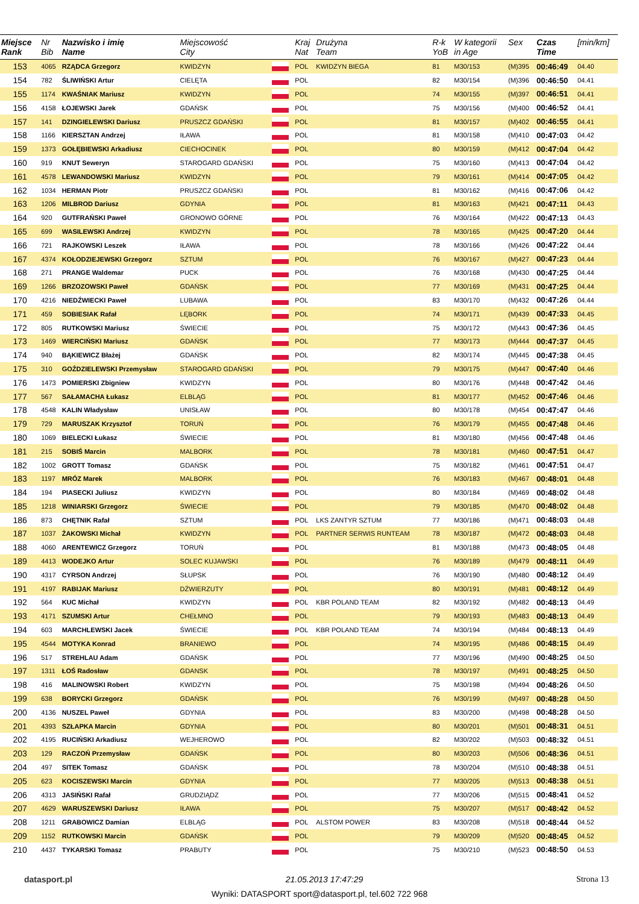| Miejsce Rank | Nr Bib | Nazwisko i imię Name | Miejscowość City | | Kraj Nat | Drużyna Team | R-k YoB | W kategorii in Age | Sex | Czas Time | [min/km] |
| --- | --- | --- | --- | --- | --- | --- | --- | --- | --- | --- | --- |
| 153 | 4065 | RZĄDCA Grzegorz | KWIDZYN | | POL | KWIDZYN BIEGA | 81 | M30/153 | (M)395 | 00:46:49 | 04.40 |
| 154 | 782 | ŚLIWIŃSKI Artur | CIELĘTA | | POL | | 82 | M30/154 | (M)396 | 00:46:50 | 04.41 |
| 155 | 1174 | KWAŚNIAK Mariusz | KWIDZYN | | POL | | 74 | M30/155 | (M)397 | 00:46:51 | 04.41 |
| 156 | 4158 | ŁOJEWSKI Jarek | GDAŃSK | | POL | | 75 | M30/156 | (M)400 | 00:46:52 | 04.41 |
| 157 | 141 | DZINGIELEWSKI Dariusz | PRUSZCZ GDAŃSKI | | POL | | 81 | M30/157 | (M)402 | 00:46:55 | 04.41 |
| 158 | 1166 | KIERSZTAN Andrzej | IŁAWA | | POL | | 81 | M30/158 | (M)410 | 00:47:03 | 04.42 |
| 159 | 1373 | GOŁĘBIEWSKI Arkadiusz | CIECHOCINEK | | POL | | 80 | M30/159 | (M)412 | 00:47:04 | 04.42 |
| 160 | 919 | KNUT Seweryn | STAROGARD GDAŃSKI | | POL | | 75 | M30/160 | (M)413 | 00:47:04 | 04.42 |
| 161 | 4578 | LEWANDOWSKI Mariusz | KWIDZYN | | POL | | 79 | M30/161 | (M)414 | 00:47:05 | 04.42 |
| 162 | 1034 | HERMAN Piotr | PRUSZCZ GDAŃSKI | | POL | | 81 | M30/162 | (M)416 | 00:47:06 | 04.42 |
| 163 | 1206 | MILBROD Dariusz | GDYNIA | | POL | | 81 | M30/163 | (M)421 | 00:47:11 | 04.43 |
| 164 | 920 | GUTFRAŃSKI Paweł | GRONOWO GÓRNE | | POL | | 76 | M30/164 | (M)422 | 00:47:13 | 04.43 |
| 165 | 699 | WASILEWSKI Andrzej | KWIDZYN | | POL | | 78 | M30/165 | (M)425 | 00:47:20 | 04.44 |
| 166 | 721 | RAJKOWSKI Leszek | IŁAWA | | POL | | 78 | M30/166 | (M)426 | 00:47:22 | 04.44 |
| 167 | 4374 | KOŁODZIEJEWSKI Grzegorz | SZTUM | | POL | | 76 | M30/167 | (M)427 | 00:47:23 | 04.44 |
| 168 | 271 | PRANGE Waldemar | PUCK | | POL | | 76 | M30/168 | (M)430 | 00:47:25 | 04.44 |
| 169 | 1266 | BRZOZOWSKI Paweł | GDAŃSK | | POL | | 77 | M30/169 | (M)431 | 00:47:25 | 04.44 |
| 170 | 4216 | NIEDŹWIECKI Paweł | LUBAWA | | POL | | 83 | M30/170 | (M)432 | 00:47:26 | 04.44 |
| 171 | 459 | SOBIESIAK Rafał | LĘBORK | | POL | | 74 | M30/171 | (M)439 | 00:47:33 | 04.45 |
| 172 | 805 | RUTKOWSKI Mariusz | ŚWIECIE | | POL | | 75 | M30/172 | (M)443 | 00:47:36 | 04.45 |
| 173 | 1469 | WIERCIŃSKI Mariusz | GDAŃSK | | POL | | 77 | M30/173 | (M)444 | 00:47:37 | 04.45 |
| 174 | 940 | BĄKIEWICZ Błażej | GDAŃSK | | POL | | 82 | M30/174 | (M)445 | 00:47:38 | 04.45 |
| 175 | 310 | GOŹDZIELEWSKI Przemysław | STAROGARD GDAŃSKI | | POL | | 79 | M30/175 | (M)447 | 00:47:40 | 04.46 |
| 176 | 1473 | POMIERSKI Zbigniew | KWIDZYN | | POL | | 80 | M30/176 | (M)448 | 00:47:42 | 04.46 |
| 177 | 567 | SAŁAMACHA Łukasz | ELBLĄG | | POL | | 81 | M30/177 | (M)452 | 00:47:46 | 04.46 |
| 178 | 4548 | KALIN Władysław | UNISŁAW | | POL | | 80 | M30/178 | (M)454 | 00:47:47 | 04.46 |
| 179 | 729 | MARUSZAK Krzysztof | TORUŃ | | POL | | 76 | M30/179 | (M)455 | 00:47:48 | 04.46 |
| 180 | 1069 | BIELECKI Łukasz | ŚWIECIE | | POL | | 81 | M30/180 | (M)456 | 00:47:48 | 04.46 |
| 181 | 215 | SOBIŚ Marcin | MALBORK | | POL | | 78 | M30/181 | (M)460 | 00:47:51 | 04.47 |
| 182 | 1002 | GROTT Tomasz | GDAŃSK | | POL | | 75 | M30/182 | (M)461 | 00:47:51 | 04.47 |
| 183 | 1197 | MRÓZ Marek | MALBORK | | POL | | 76 | M30/183 | (M)467 | 00:48:01 | 04.48 |
| 184 | 194 | PIASECKI Juliusz | KWIDZYN | | POL | | 80 | M30/184 | (M)469 | 00:48:02 | 04.48 |
| 185 | 1218 | WINIARSKI Grzegorz | ŚWIECIE | | POL | | 79 | M30/185 | (M)470 | 00:48:02 | 04.48 |
| 186 | 873 | CHĘTNIK Rafał | SZTUM | | POL | LKS ZANTYR SZTUM | 77 | M30/186 | (M)471 | 00:48:03 | 04.48 |
| 187 | 1037 | ŻAKOWSKI Michał | KWIDZYN | | POL | PARTNER SERWIS RUNTEAM | 78 | M30/187 | (M)472 | 00:48:03 | 04.48 |
| 188 | 4060 | ARENTEWICZ Grzegorz | TORUŃ | | POL | | 81 | M30/188 | (M)473 | 00:48:05 | 04.48 |
| 189 | 4413 | WODEJKO Artur | SOLEC KUJAWSKI | | POL | | 76 | M30/189 | (M)479 | 00:48:11 | 04.49 |
| 190 | 4317 | CYRSON Andrzej | SŁUPSK | | POL | | 76 | M30/190 | (M)480 | 00:48:12 | 04.49 |
| 191 | 4197 | RABIJAK Mariusz | DŹWIERZUTY | | POL | | 80 | M30/191 | (M)481 | 00:48:12 | 04.49 |
| 192 | 564 | KUC Michał | KWIDZYN | | POL | KBR POLAND TEAM | 82 | M30/192 | (M)482 | 00:48:13 | 04.49 |
| 193 | 4171 | SZUMSKI Artur | CHEŁMNO | | POL | | 79 | M30/193 | (M)483 | 00:48:13 | 04.49 |
| 194 | 603 | MARCHLEWSKI Jacek | ŚWIECIE | | POL | KBR POLAND TEAM | 74 | M30/194 | (M)484 | 00:48:13 | 04.49 |
| 195 | 4544 | MOTYKA Konrad | BRANIEWO | | POL | | 74 | M30/195 | (M)486 | 00:48:15 | 04.49 |
| 196 | 517 | STREHLAU Adam | GDAŃSK | | POL | | 77 | M30/196 | (M)490 | 00:48:25 | 04.50 |
| 197 | 1311 | ŁOŚ Radosław | GDANSK | | POL | | 78 | M30/197 | (M)491 | 00:48:25 | 04.50 |
| 198 | 416 | MALINOWSKI Robert | KWIDZYN | | POL | | 75 | M30/198 | (M)494 | 00:48:26 | 04.50 |
| 199 | 638 | BORYCKI Grzegorz | GDAŃSK | | POL | | 76 | M30/199 | (M)497 | 00:48:28 | 04.50 |
| 200 | 4136 | NUSZEL Paweł | GDYNIA | | POL | | 83 | M30/200 | (M)498 | 00:48:28 | 04.50 |
| 201 | 4393 | SZŁAPKA Marcin | GDYNIA | | POL | | 80 | M30/201 | (M)501 | 00:48:31 | 04.51 |
| 202 | 4195 | RUCIŃSKI Arkadiusz | WEJHEROWO | | POL | | 82 | M30/202 | (M)503 | 00:48:32 | 04.51 |
| 203 | 129 | RACZOŃ Przemysław | GDAŃSK | | POL | | 80 | M30/203 | (M)506 | 00:48:36 | 04.51 |
| 204 | 497 | SITEK Tomasz | GDAŃSK | | POL | | 78 | M30/204 | (M)510 | 00:48:38 | 04.51 |
| 205 | 623 | KOCISZEWSKI Marcin | GDYNIA | | POL | | 77 | M30/205 | (M)513 | 00:48:38 | 04.51 |
| 206 | 4313 | JASIŃSKI Rafał | GRUDZIĄDZ | | POL | | 77 | M30/206 | (M)515 | 00:48:41 | 04.52 |
| 207 | 4629 | WARUSZEWSKI Dariusz | IŁAWA | | POL | | 75 | M30/207 | (M)517 | 00:48:42 | 04.52 |
| 208 | 1211 | GRABOWICZ Damian | ELBLĄG | | POL | ALSTOM POWER | 83 | M30/208 | (M)518 | 00:48:44 | 04.52 |
| 209 | 1152 | RUTKOWSKI Marcin | GDAŃSK | | POL | | 79 | M30/209 | (M)520 | 00:48:45 | 04.52 |
| 210 | 4437 | TYKARSKI Tomasz | PRABUTY | | POL | | 75 | M30/210 | (M)523 | 00:48:50 | 04.53 |
datasport.pl 21.05.2013 17:47:29 Strona 13
Wyniki: DATASPORT sport@datasport.pl, tel.602 722 968